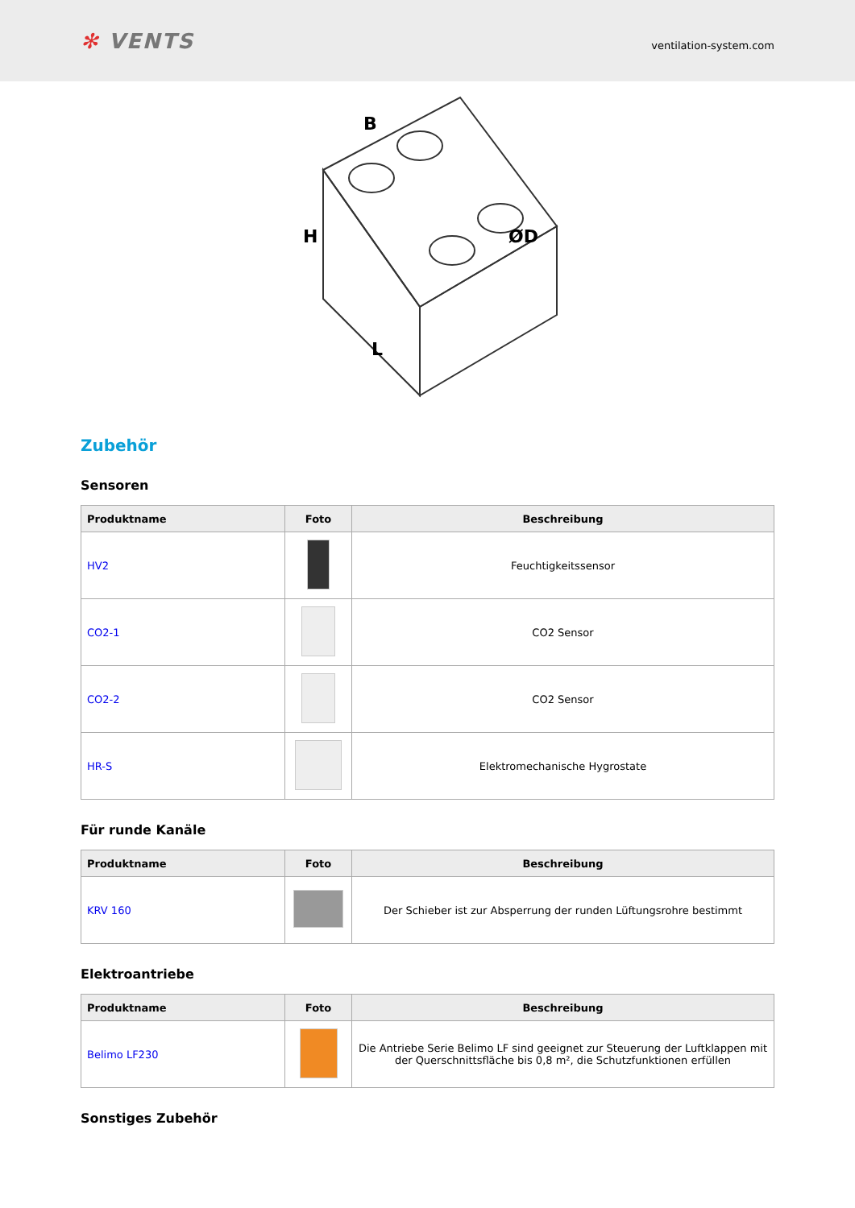✻ VENTS
ventilation-system.com
B
H
L
ØD
Zubehör
Sensoren
| Produktname | Foto | Beschreibung |
| --- | --- | --- |
| HV2 | | Feuchtigkeitssensor |
| CO2-1 | | CO2 Sensor |
| CO2-2 | | CO2 Sensor |
| HR-S | | Elektromechanische Hygrostate |
Für runde Kanäle
| Produktname | Foto | Beschreibung |
| --- | --- | --- |
| KRV 160 | | Der Schieber ist zur Absperrung der runden Lüftungsrohre bestimmt |
Elektroantriebe
| Produktname | Foto | Beschreibung |
| --- | --- | --- |
| Belimo LF230 | | Die Antriebe Serie Belimo LF sind geeignet zur Steuerung der Luftklappen mit der Querschnittsfläche bis 0,8 m², die Schutzfunktionen erfüllen |
Sonstiges Zubehör